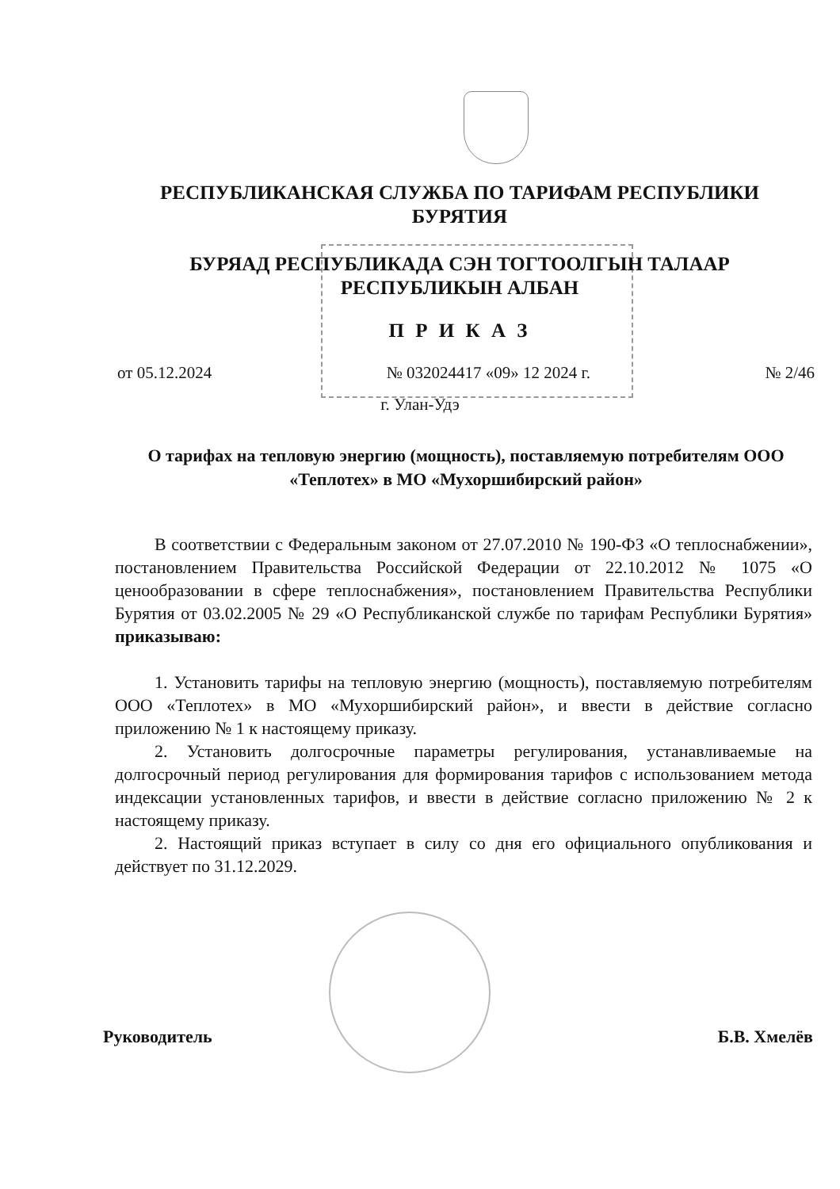РЕСПУБЛИКАНСКАЯ СЛУЖБА ПО ТАРИФАМ РЕСПУБЛИКИ БУРЯТИЯ
БУРЯАД РЕСПУБЛИКАДА СЭН ТОГТООЛГЫН ТАЛААР РЕСПУБЛИКЫН АЛБАН
П Р И К А З
от 05.12.2024 № 032024417 «09» 12 2024 г. № 2/46
г. Улан-Удэ
О тарифах на тепловую энергию (мощность), поставляемую потребителям ООО «Теплотех» в МО «Мухоршибирский район»
В соответствии с Федеральным законом от 27.07.2010 № 190-ФЗ «О теплоснабжении», постановлением Правительства Российской Федерации от 22.10.2012 № 1075 «О ценообразовании в сфере теплоснабжения», постановлением Правительства Республики Бурятия от 03.02.2005 № 29 «О Республиканской службе по тарифам Республики Бурятия» приказываю:
1. Установить тарифы на тепловую энергию (мощность), поставляемую потребителям ООО «Теплотех» в МО «Мухоршибирский район», и ввести в действие согласно приложению № 1 к настоящему приказу.
2. Установить долгосрочные параметры регулирования, устанавливаемые на долгосрочный период регулирования для формирования тарифов с использованием метода индексации установленных тарифов, и ввести в действие согласно приложению № 2 к настоящему приказу.
2. Настоящий приказ вступает в силу со дня его официального опубликования и действует по 31.12.2029.
Руководитель Б.В. Хмелёв